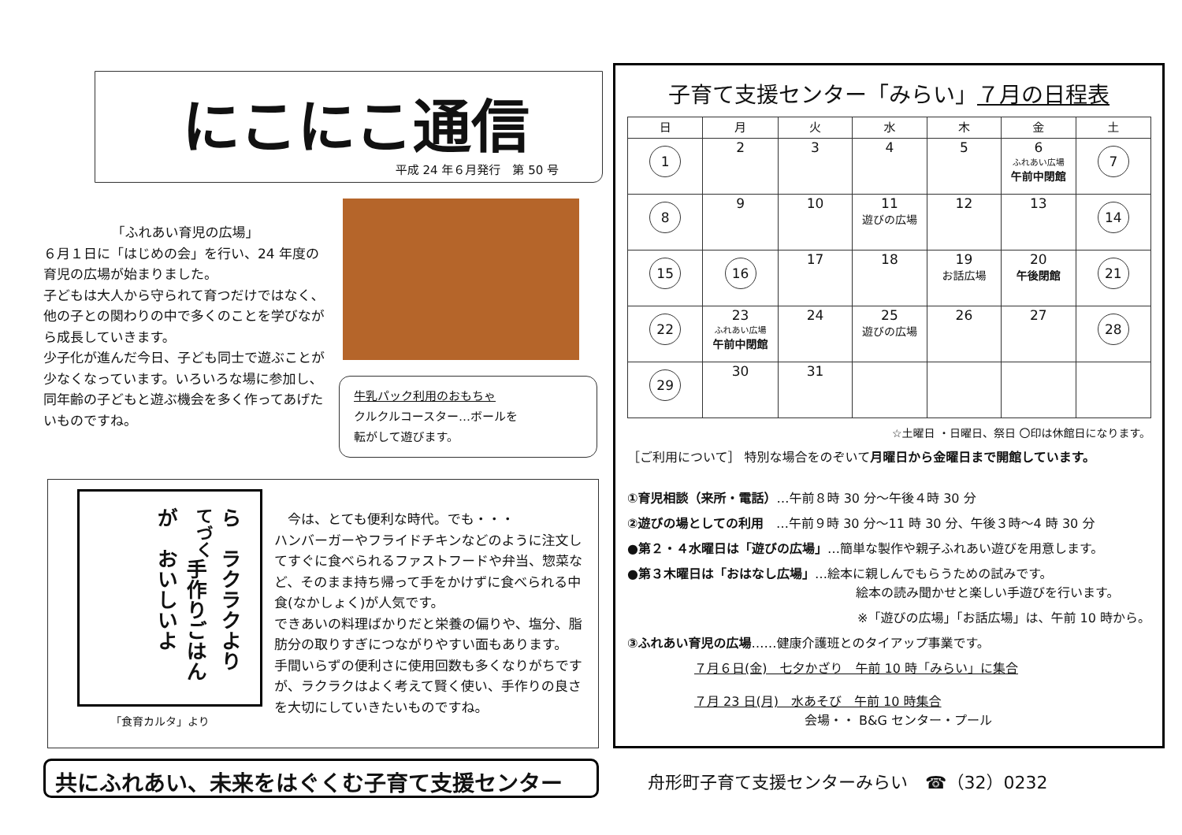にこにこ通信
平成 24 年６月発行　第 50 号
「ふれあい育児の広場」
６月１日に「はじめの会」を行い、24 年度の育児の広場が始まりました。
子どもは大人から守られて育つだけではなく、他の子との関わりの中で多くのことを学びながら成長していきます。
少子化が進んだ今日、子ども同士で遊ぶことが少なくなっています。いろいろな場に参加し、同年齢の子どもと遊ぶ機会を多く作ってあげたいものですね。
牛乳パック利用のおもちゃ
クルクルコースター…ボールを
転がして遊びます。
ら　ラクラクより　<sup>てづく</sup>手作りごはんが　おいしいよ
「食育カルタ」より
　今は、とても便利な時代。でも・・・
ハンバーガーやフライドチキンなどのように注文してすぐに食べられるファストフードや弁当、惣菜など、そのまま持ち帰って手をかけずに食べられる中食(なかしょく)が人気です。
できあいの料理ばかりだと栄養の偏りや、塩分、脂肪分の取りすぎにつながりやすい面もあります。
手間いらずの便利さに使用回数も多くなりがちですが、ラクラクはよく考えて賢く使い、手作りの良さを大切にしていきたいものですね。
共にふれあい、未来をはぐくむ子育て支援センター
舟形町子育て支援センターみらい　☎（32）0232
子育て支援センター「みらい」７月の日程表
| 日 | 月 | 火 | 水 | 木 | 金 | 土 |
| --- | --- | --- | --- | --- | --- | --- |
| 1 | 2 | 3 | 4 | 5 | 6 ふれあい広場 午前中閉館 | 7 |
| 8 | 9 | 10 | 11 遊びの広場 | 12 | 13 | 14 |
| 15 | 16 | 17 | 18 | 19 お話広場 | 20 午後閉館 | 21 |
| 22 | 23 ふれあい広場 午前中閉館 | 24 | 25 遊びの広場 | 26 | 27 | 28 |
| 29 | 30 | 31 | | | | |
☆土曜日 ・日曜日、祭日 〇印は休館日になります。
［ご利用について］ 特別な場合をのぞいて月曜日から金曜日まで開館しています。
①育児相談（来所・電話）…午前８時 30 分～午後４時 30 分
②遊びの場としての利用　…午前９時 30 分～11 時 30 分、午後３時～4 時 30 分
●第２・４水曜日は「遊びの広場」…簡単な製作や親子ふれあい遊びを用意します。
●第３木曜日は「おはなし広場」…絵本に親しんでもらうための試みです。
絵本の読み聞かせと楽しい手遊びを行います。
※「遊びの広場」「お話広場」は、午前 10 時から。
③ふれあい育児の広場……健康介護班とのタイアップ事業です。
７月６日(金)　七夕かざり　午前 10 時「みらい」に集合
７月 23 日(月)　水あそび　午前 10 時集合
会場・・ B&G センター・プール